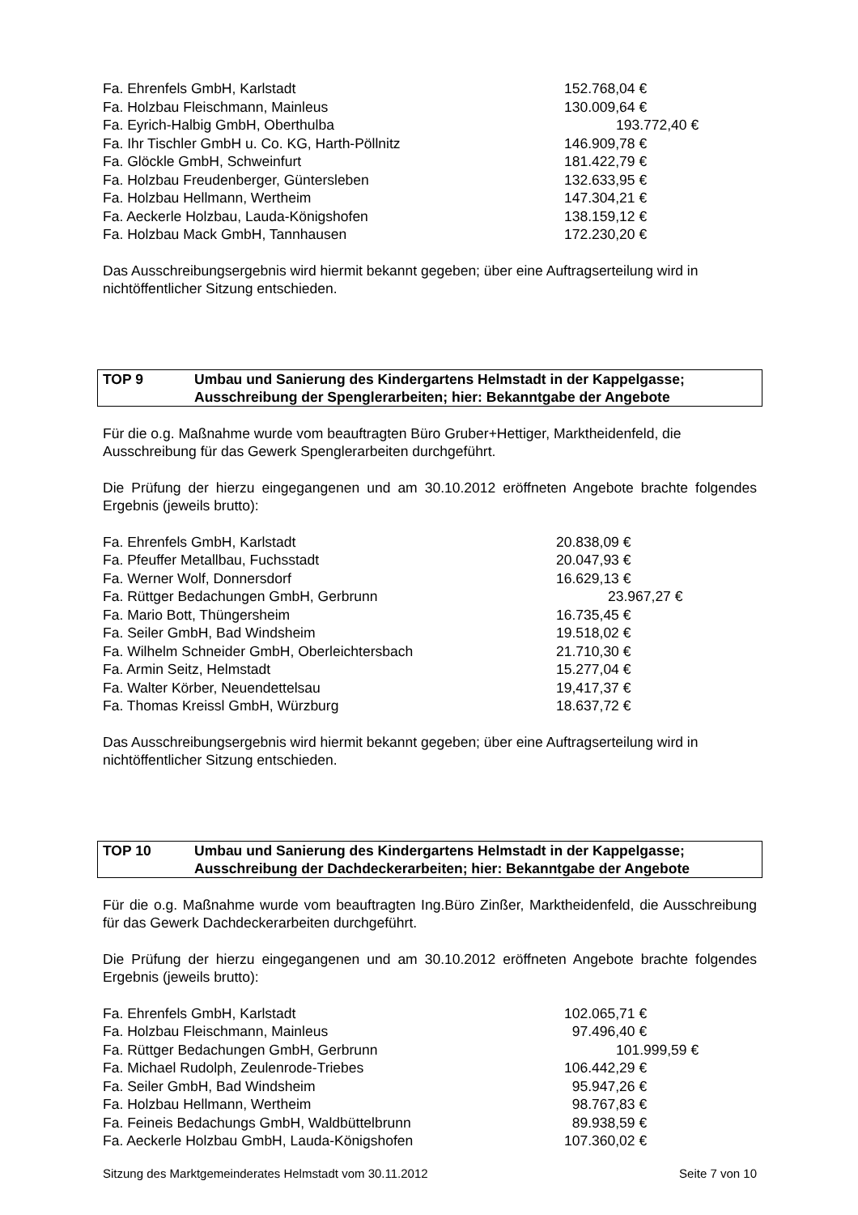| Fa. Ehrenfels GmbH, Karlstadt | 152.768,04 € |
| Fa. Holzbau Fleischmann, Mainleus | 130.009,64 € |
| Fa. Eyrich-Halbig GmbH, Oberthulba | 193.772,40 € |
| Fa. Ihr Tischler GmbH u. Co. KG, Harth-Pöllnitz | 146.909,78 € |
| Fa. Glöckle GmbH, Schweinfurt | 181.422,79 € |
| Fa. Holzbau Freudenberger, Güntersleben | 132.633,95 € |
| Fa. Holzbau Hellmann, Wertheim | 147.304,21 € |
| Fa. Aeckerle Holzbau, Lauda-Königshofen | 138.159,12 € |
| Fa. Holzbau Mack GmbH, Tannhausen | 172.230,20 € |
Das Ausschreibungsergebnis wird hiermit bekannt gegeben; über eine Auftragserteilung wird in nichtöffentlicher Sitzung entschieden.
TOP 9 Umbau und Sanierung des Kindergartens Helmstadt in der Kappelgasse;
Ausschreibung der Spenglerarbeiten; hier: Bekanntgabe der Angebote
Für die o.g. Maßnahme wurde vom beauftragten Büro Gruber+Hettiger, Marktheidenfeld, die Ausschreibung für das Gewerk Spenglerarbeiten durchgeführt.
Die Prüfung der hierzu eingegangenen und am 30.10.2012 eröffneten Angebote brachte folgendes Ergebnis (jeweils brutto):
| Fa. Ehrenfels GmbH, Karlstadt | 20.838,09 € |
| Fa. Pfeuffer Metallbau, Fuchsstadt | 20.047,93 € |
| Fa. Werner Wolf, Donnersdorf | 16.629,13 € |
| Fa. Rüttger Bedachungen GmbH, Gerbrunn | 23.967,27 € |
| Fa. Mario Bott, Thüngersheim | 16.735,45 € |
| Fa. Seiler GmbH, Bad Windsheim | 19.518,02 € |
| Fa. Wilhelm Schneider GmbH, Oberleichtersbach | 21.710,30 € |
| Fa. Armin Seitz, Helmstadt | 15.277,04 € |
| Fa. Walter Körber, Neuendettelsau | 19,417,37 € |
| Fa. Thomas Kreissl GmbH, Würzburg | 18.637,72 € |
Das Ausschreibungsergebnis wird hiermit bekannt gegeben; über eine Auftragserteilung wird in nichtöffentlicher Sitzung entschieden.
TOP 10 Umbau und Sanierung des Kindergartens Helmstadt in der Kappelgasse;
Ausschreibung der Dachdeckerarbeiten; hier: Bekanntgabe der Angebote
Für die o.g. Maßnahme wurde vom beauftragten Ing.Büro Zinßer, Marktheidenfeld, die Ausschreibung für das Gewerk Dachdeckerarbeiten durchgeführt.
Die Prüfung der hierzu eingegangenen und am 30.10.2012 eröffneten Angebote brachte folgendes Ergebnis (jeweils brutto):
| Fa. Ehrenfels GmbH, Karlstadt | 102.065,71 € |
| Fa. Holzbau Fleischmann, Mainleus | 97.496,40 € |
| Fa. Rüttger Bedachungen GmbH, Gerbrunn | 101.999,59 € |
| Fa. Michael Rudolph, Zeulenrode-Triebes | 106.442,29 € |
| Fa. Seiler GmbH, Bad Windsheim | 95.947,26 € |
| Fa. Holzbau Hellmann, Wertheim | 98.767,83 € |
| Fa. Feineis Bedachungs GmbH, Waldbüttelbrunn | 89.938,59 € |
| Fa. Aeckerle Holzbau GmbH, Lauda-Königshofen | 107.360,02 € |
Sitzung des Marktgemeinderates Helmstadt vom 30.11.2012 Seite 7 von 10